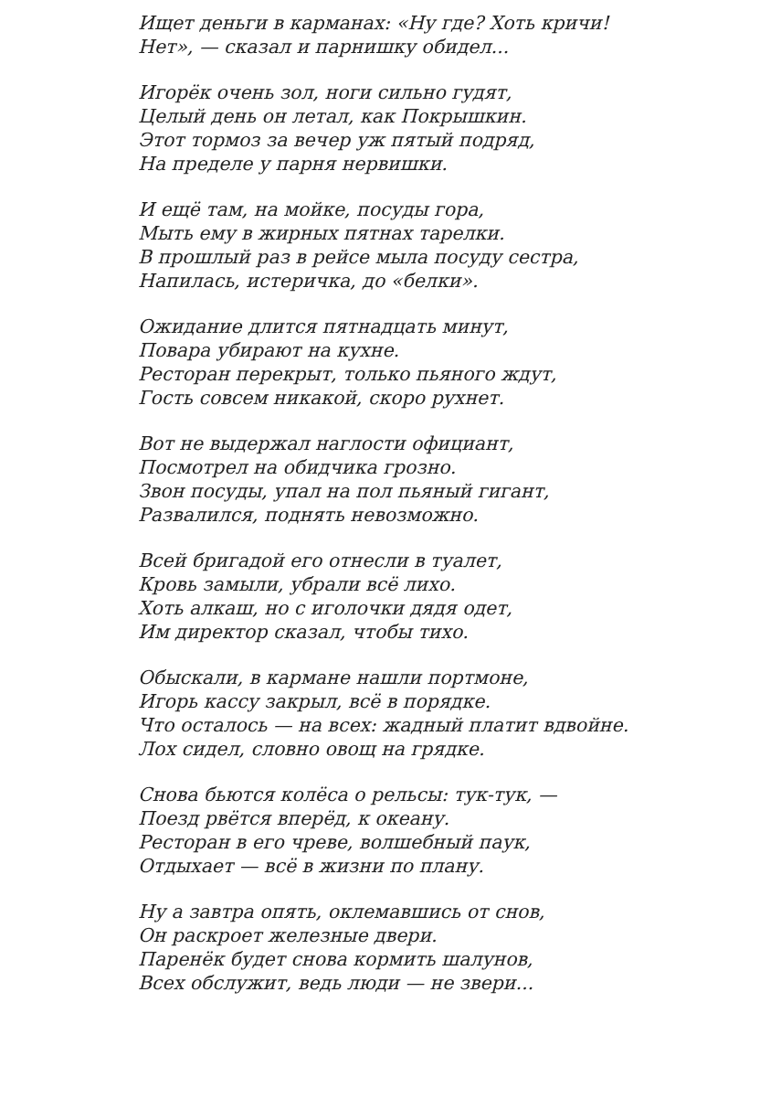Ищет деньги в карманах: «Ну где? Хоть кричи!
Нет», — сказал и парнишку обидел...
Игорёк очень зол, ноги сильно гудят,
Целый день он летал, как Покрышкин.
Этот тормоз за вечер уж пятый подряд,
На пределе у парня нервишки.
И ещё там, на мойке, посуды гора,
Мыть ему в жирных пятнах тарелки.
В прошлый раз в рейсе мыла посуду сестра,
Напилась, истеричка, до «белки».
Ожидание длится пятнадцать минут,
Повара убирают на кухне.
Ресторан перекрыт, только пьяного ждут,
Гость совсем никакой, скоро рухнет.
Вот не выдержал наглости официант,
Посмотрел на обидчика грозно.
Звон посуды, упал на пол пьяный гигант,
Развалился, поднять невозможно.
Всей бригадой его отнесли в туалет,
Кровь замыли, убрали всё лихо.
Хоть алкаш, но с иголочки дядя одет,
Им директор сказал, чтобы тихо.
Обыскали, в кармане нашли портмоне,
Игорь кассу закрыл, всё в порядке.
Что осталось — на всех: жадный платит вдвойне.
Лох сидел, словно овощ на грядке.
Снова бьются колёса о рельсы: тук-тук, —
Поезд рвётся вперёд, к океану.
Ресторан в его чреве, волшебный паук,
Отдыхает — всё в жизни по плану.
Ну а завтра опять, оклемавшись от снов,
Он раскроет железные двери.
Паренёк будет снова кормить шалунов,
Всех обслужит, ведь люди — не звери...